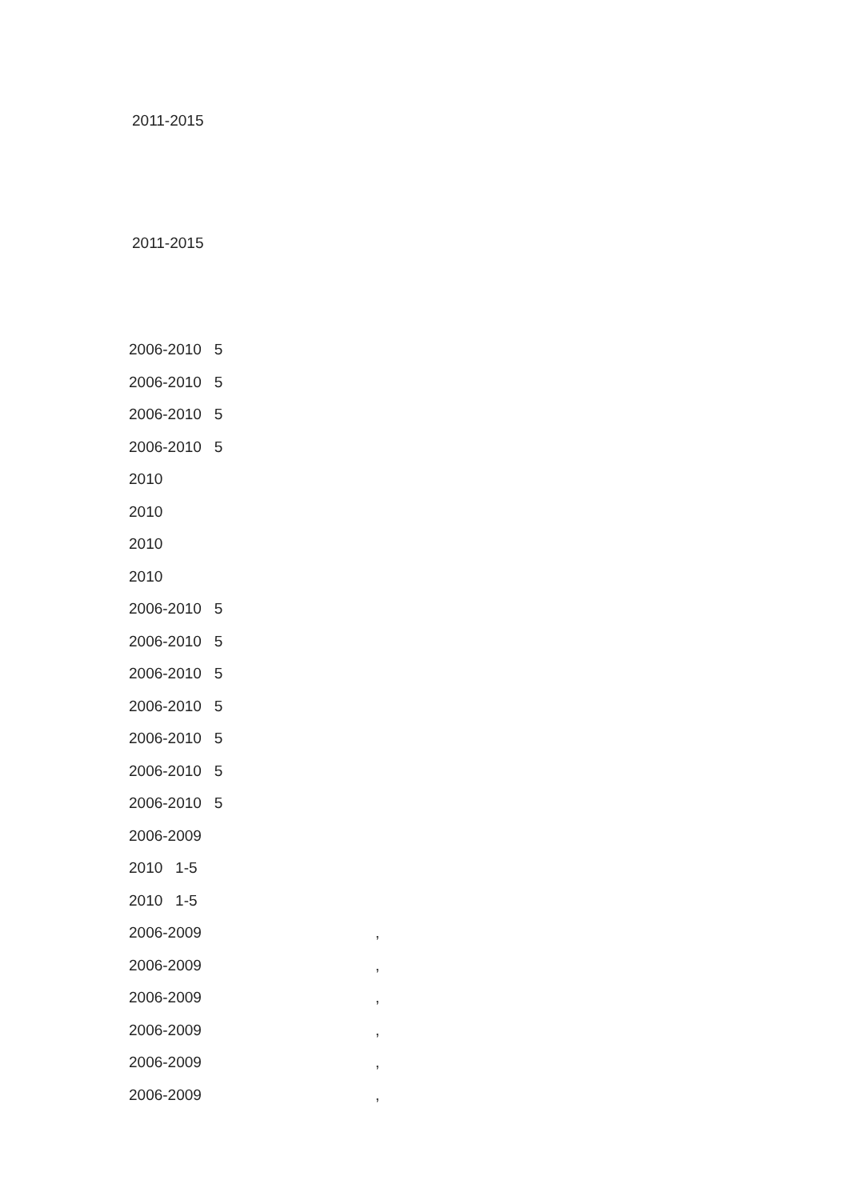2011-2015
2011-2015
2006-2010 5
2006-2010 5
2006-2010 5
2006-2010 5
2010
2010
2010
2010
2006-2010 5
2006-2010 5
2006-2010 5
2006-2010 5
2006-2010 5
2006-2010 5
2006-2010 5
2006-2009
2010 1-5
2010 1-5
2006-2009,
2006-2009,
2006-2009,
2006-2009,
2006-2009,
2006-2009,